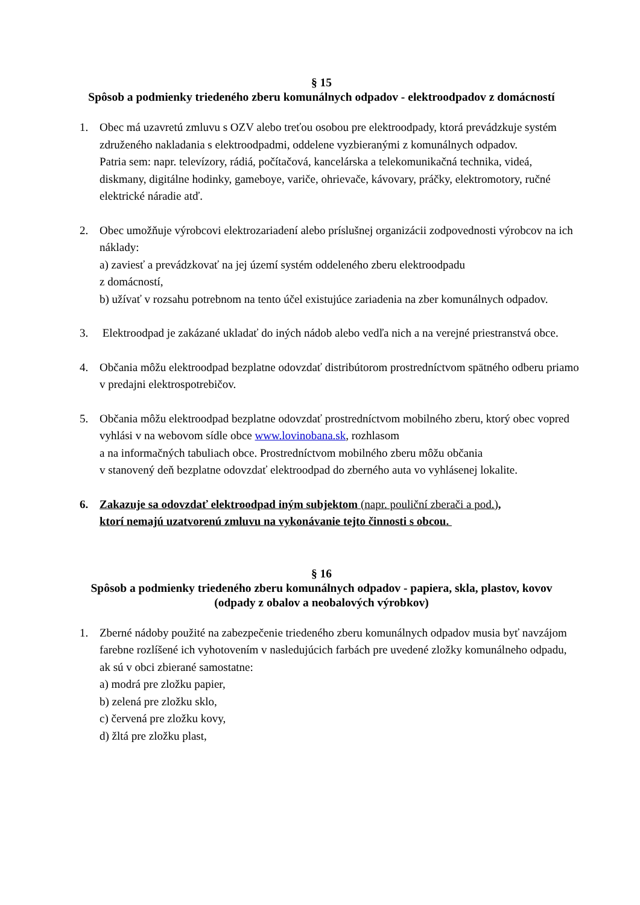§ 15
Spôsob a podmienky triedeného zberu komunálnych odpadov - elektroodpadov z domácností
1. Obec má uzavretú zmluvu s OZV alebo treťou osobou pre elektroodpady, ktorá prevádzkuje systém združeného nakladania s elektroodpadmi, oddelene vyzbieranými z komunálnych odpadov.
Patria sem: napr. televízory, rádiá, počítačová, kancelárska a telekomunikačná technika, videá, diskmany, digitálne hodinky, gameboye, variče, ohrievače, kávovary, práčky, elektromotory, ručné elektrické náradie atď.
2. Obec umožňuje výrobcovi elektrozariadení alebo príslušnej organizácii zodpovednosti výrobcov na ich náklady:
a) zaviesť a prevádzkovať na jej území systém oddeleného zberu elektroodpadu
z domácností,
b) užívať v rozsahu potrebnom na tento účel existujúce zariadenia na zber komunálnych odpadov.
3. Elektroodpad je zakázané ukladať do iných nádob alebo vedľa nich a na verejné priestranstvá obce.
4. Občania môžu elektroodpad bezplatne odovzdať distribútorom prostredníctvom spätného odberu priamo v predajni elektrospotrebičov.
5. Občania môžu elektroodpad bezplatne odovzdať prostredníctvom mobilného zberu, ktorý obec vopred vyhlási v na webovom sídle obce www.lovinobana.sk, rozhlasom
a na informačných tabuliach obce. Prostredníctvom mobilného zberu môžu občania
v stanovený deň bezplatne odovzdať elektroodpad do zberného auta vo vyhlásenej lokalite.
6. Zakazuje sa odovzdať elektroodpad iným subjektom (napr. pouliční zberači a pod.),
ktorí nemajú uzatvorenú zmluvu na vykonávanie tejto činnosti s obcou.
§ 16
Spôsob a podmienky triedeného zberu komunálnych odpadov - papiera, skla, plastov, kovov
(odpady z obalov a neobalových výrobkov)
1. Zberné nádoby použité na zabezpečenie triedeného zberu komunálnych odpadov musia byť navzájom farebne rozlíšené ich vyhotovením v nasledujúcich farbách pre uvedené zložky komunálneho odpadu, ak sú v obci zbierané samostatne:
a) modrá pre zložku papier,
b) zelená pre zložku sklo,
c) červená pre zložku kovy,
d) žltá pre zložku plast,